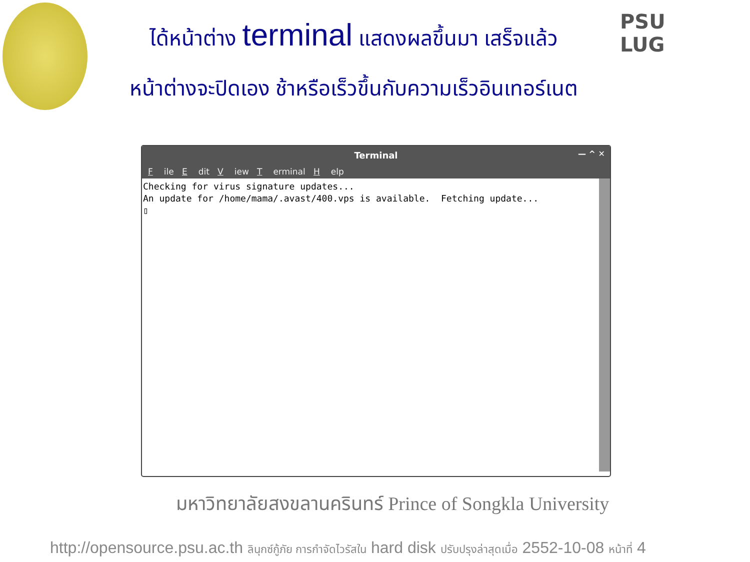ได้หน้าต่าง terminal แสดงผลขึ้นมา เสร็จแล้ว
หน้าต่างจะปิดเอง ช้าหรือเร็วขึ้นกับความเร็วอินเทอร์เนต
PSU
LUG
Terminal — ^ ✕
File E dit V iew T erminal H elp
Checking for virus signature updates... An update for /home/mama/.avast/400.vps is available. Fetching update... ▯
มหาวิทยาลัยสงขลานครินทร์ Prince of Songkla University
http://opensource.psu.ac.th ลินุกซ์กู้ภัย การกำจัดไวรัสใน hard disk ปรับปรุงล่าสุดเมื่อ 2552-10-08 หน้าที่ 4